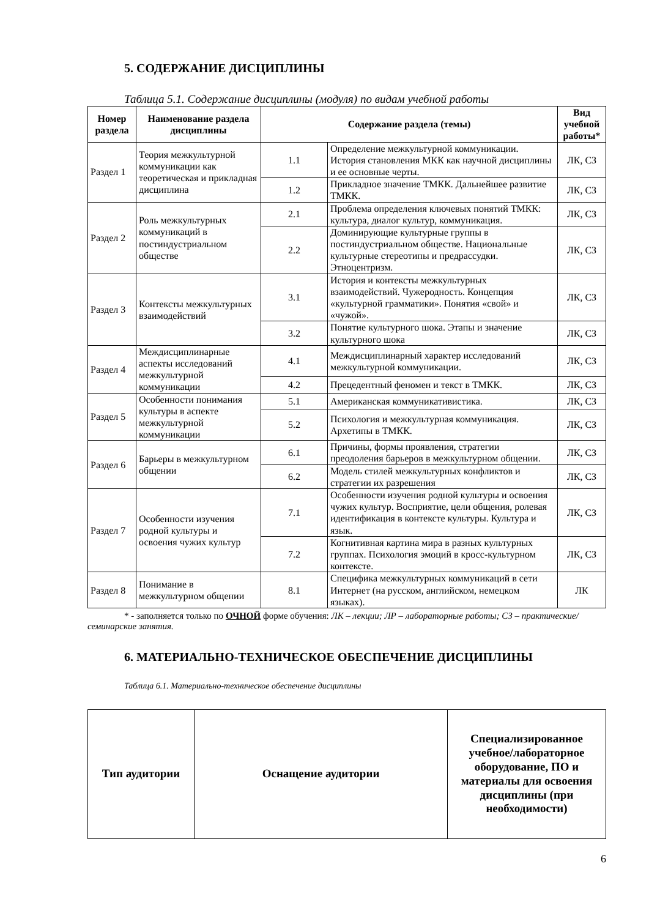5. СОДЕРЖАНИЕ ДИСЦИПЛИНЫ
Таблица 5.1. Содержание дисциплины (модуля) по видам учебной работы
| Номер раздела | Наименование раздела дисциплины | Содержание раздела (темы) | | Вид учебной работы* |
| --- | --- | --- | --- | --- |
| Раздел 1 | Теория межкультурной коммуникации как теоретическая и прикладная дисциплина | 1.1 | Определение межкультурной коммуникации. История становления МКК как научной дисциплины и ее основные черты. | ЛК, СЗ |
| | | 1.2 | Прикладное значение ТМКК. Дальнейшее развитие ТМКК. | ЛК, СЗ |
| Раздел 2 | Роль межкультурных коммуникаций в постиндустриальном обществе | 2.1 | Проблема определения ключевых понятий ТМКК: культура, диалог культур, коммуникация. | ЛК, СЗ |
| | | 2.2 | Доминирующие культурные группы в постиндустриальном обществе. Национальные культурные стереотипы и предрассудки. Этноцентризм. | ЛК, СЗ |
| Раздел 3 | Контексты межкультурных взаимодействий | 3.1 | История и контексты межкультурных взаимодействий. Чужеродность. Концепция «культурной грамматики». Понятия «свой» и «чужой». | ЛК, СЗ |
| | | 3.2 | Понятие культурного шока. Этапы и значение культурного шока | ЛК, СЗ |
| Раздел 4 | Междисциплинарные аспекты исследований межкультурной коммуникации | 4.1 | Междисциплинарный характер исследований межкультурной коммуникации. | ЛК, СЗ |
| | | 4.2 | Прецедентный феномен и текст в ТМКК. | ЛК, СЗ |
| Раздел 5 | Особенности понимания культуры в аспекте межкультурной коммуникации | 5.1 | Американская коммуникативистика. | ЛК, СЗ |
| | | 5.2 | Психология и межкультурная коммуникация. Архетипы в ТМКК. | ЛК, СЗ |
| Раздел 6 | Барьеры в межкультурном общении | 6.1 | Причины, формы проявления, стратегии преодоления барьеров в межкультурном общении. | ЛК, СЗ |
| | | 6.2 | Модель стилей межкультурных конфликтов и стратегии их разрешения | ЛК, СЗ |
| Раздел 7 | Особенности изучения родной культуры и освоения чужих культур | 7.1 | Особенности изучения родной культуры и освоения чужих культур. Восприятие, цели общения, ролевая идентификация в контексте культуры. Культура и язык. | ЛК, СЗ |
| | | 7.2 | Когнитивная картина мира в разных культурных группах. Психология эмоций в кросс-культурном контексте. | ЛК, СЗ |
| Раздел 8 | Понимание в межкультурном общении | 8.1 | Специфика межкультурных коммуникаций в сети Интернет (на русском, английском, немецком языках). | ЛК |
* - заполняется только по ОЧНОЙ форме обучения: ЛК – лекции; ЛР – лабораторные работы; СЗ – практические/семинарские занятия.
6. МАТЕРИАЛЬНО-ТЕХНИЧЕСКОЕ ОБЕСПЕЧЕНИЕ ДИСЦИПЛИНЫ
Таблица 6.1. Материально-техническое обеспечение дисциплины
| Тип аудитории | Оснащение аудитории | Специализированное учебное/лабораторное оборудование, ПО и материалы для освоения дисциплины (при необходимости) |
| --- | --- | --- |
6